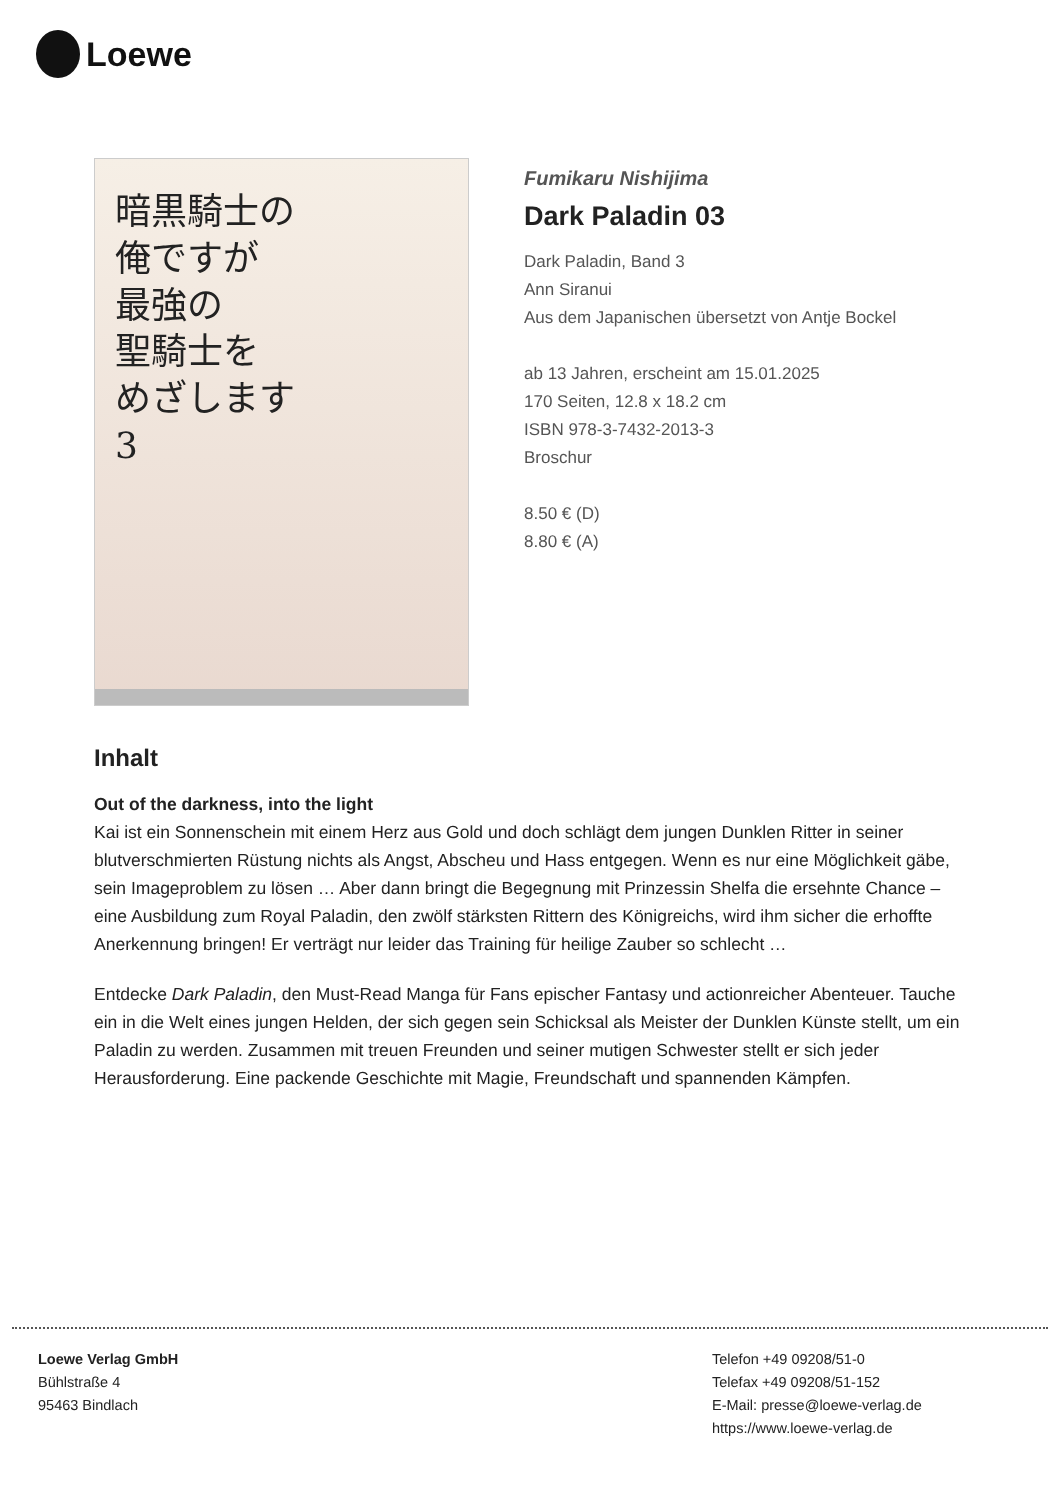Loewe
暗黒騎士の
俺ですが
最強の
聖騎士を
めざします
3
Fumikaru Nishijima
Dark Paladin 03
Dark Paladin, Band 3
Ann Siranui
Aus dem Japanischen übersetzt von Antje Bockel
ab 13 Jahren, erscheint am 15.01.2025
170 Seiten, 12.8 x 18.2 cm
ISBN 978-3-7432-2013-3
Broschur
8.50 € (D)
8.80 € (A)
Inhalt
Out of the darkness, into the light
Kai ist ein Sonnenschein mit einem Herz aus Gold und doch schlägt dem jungen Dunklen Ritter in seiner blutverschmierten Rüstung nichts als Angst, Abscheu und Hass entgegen. Wenn es nur eine Möglichkeit gäbe, sein Imageproblem zu lösen … Aber dann bringt die Begegnung mit Prinzessin Shelfa die ersehnte Chance – eine Ausbildung zum Royal Paladin, den zwölf stärksten Rittern des Königreichs, wird ihm sicher die erhoffte Anerkennung bringen! Er verträgt nur leider das Training für heilige Zauber so schlecht …
Entdecke Dark Paladin, den Must-Read Manga für Fans epischer Fantasy und actionreicher Abenteuer. Tauche ein in die Welt eines jungen Helden, der sich gegen sein Schicksal als Meister der Dunklen Künste stellt, um ein Paladin zu werden. Zusammen mit treuen Freunden und seiner mutigen Schwester stellt er sich jeder Herausforderung. Eine packende Geschichte mit Magie, Freundschaft und spannenden Kämpfen.
Loewe Verlag GmbH
Bühlstraße 4
95463 Bindlach
Telefon +49 09208/51-0
Telefax +49 09208/51-152
E-Mail: presse@loewe-verlag.de
https://www.loewe-verlag.de